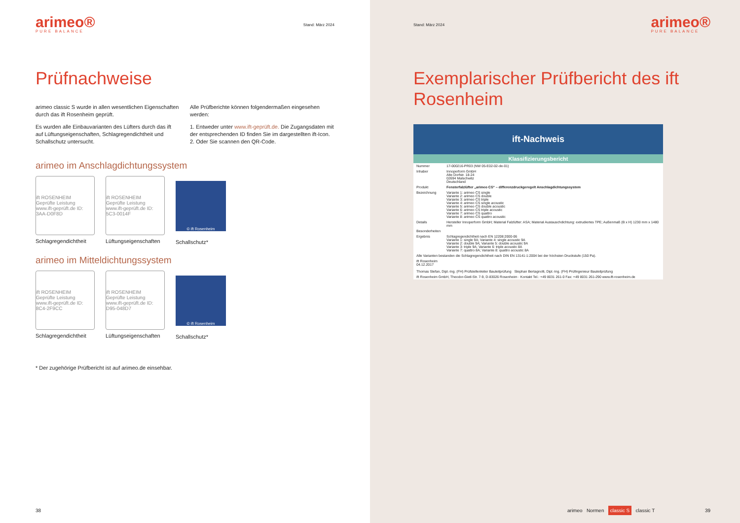arimeo®
PURE BALANCE
Stand: März 2024
Prüfnachweise
arimeo classic S wurde in allen wesentlichen Eigenschaften durch das ift Rosenheim geprüft.
Es wurden alle Einbauvarianten des Lüfters durch das ift auf Lüftungseigenschaften, Schlagregendichtheit und Schallschutz untersucht.
Alle Prüfberichte können folgendermaßen eingesehen werden:
1. Entweder unter www.ift-geprüft.de. Die Zugangsdaten mit der entsprechenden ID finden Sie im dargestellten ift-Icon.
2. Oder Sie scannen den QR-Code.
arimeo im Anschlagdichtungssystem
ift ROSENHEIM
Geprüfte Leistung
www.ift-geprüft.de ID: 3AA-D0F8D
Schlagregendichtheit
ift ROSENHEIM
Geprüfte Leistung
www.ift-geprüft.de ID: 5C3-0014F
Lüftungseigenschaften
© ift Rosenheim
Schallschutz*
arimeo im Mitteldichtungssystem
ift ROSENHEIM
Geprüfte Leistung
www.ift-geprüft.de ID: 8C4-2F9CC
Schlagregendichtheit
ift ROSENHEIM
Geprüfte Leistung
www.ift-geprüft.de ID: D95-048D7
Lüftungseigenschaften
© ift Rosenheim
Schallschutz*
* Der zugehörige Prüfbericht ist auf arimeo.de einsehbar.
38
Stand: März 2024
arimeo®
PURE BALANCE
Exemplarischer Prüfbericht des ift Rosenheim
ift-Nachweis
Klassifizierungsbericht
| Nummer | 17-000216-PR03 (NW 05-E02-02-de-01) |
| Inhaber | Innoperform GmbH Alte Dorfstr. 18-24 02694 Malschwitz Deutschland |
| Produkt | Fensterfalzlüfter „arimeo CS“ – differenzdruckgeregelt Anschlagdichtungssystem |
| Bezeichnung | Variante 1: arimeo CS single Variante 2: arimeo CS double Variante 3: arimeo CS triple Variante 4: arimeo CS single acoustic Variante 5: arimeo CS double acoustic Variante 6: arimeo CS triple acoustic Variante 7: arimeo CS quattro Variante 8: arimeo CS quattro acoustic |
| Details | Hersteller Innoperform GmbH; Material Falzlüfter: ASA; Material Austauschdichtung: extrudiertes TPE; Außenmaß (B x H) 1230 mm x 1480 mm |
| Besonderheiten | |
| Ergebnis | Schlagregendichtheit nach EN 12208:2000-06 Variante 1: single 9A; Variante 4: single acoustic 9A Variante 2: double 9A; Variante 5: double acoustic 9A Variante 3: triple 9A; Variante 6: triple acoustic 8A Variante 7: quattro 8A; Variante 8: quattro acoustic 8A |
| Alle Varianten bestanden die Schlagregendichtheit nach DIN EN 13141-1:2004 bei der höchsten Druckstufe (150 Pa). | |
| ift Rosenheim 04.12.2017 Thomas Stefan, Dipl.-Ing. (FH) Prüfstellenleiter Bauteilprüfung Stephan Bertagnolli, Dipl.-Ing. (FH) Prüfingenieur Bauteilprüfung | |
| ift Rosenheim GmbH, Theodor-Gietl-Str. 7-9, D-83026 Rosenheim · Kontakt Tel.: +49 8031 261-0 Fax: +49 8031 261-290 www.ift-rosenheim.de | |
39
arimeo Normen classic S classic T